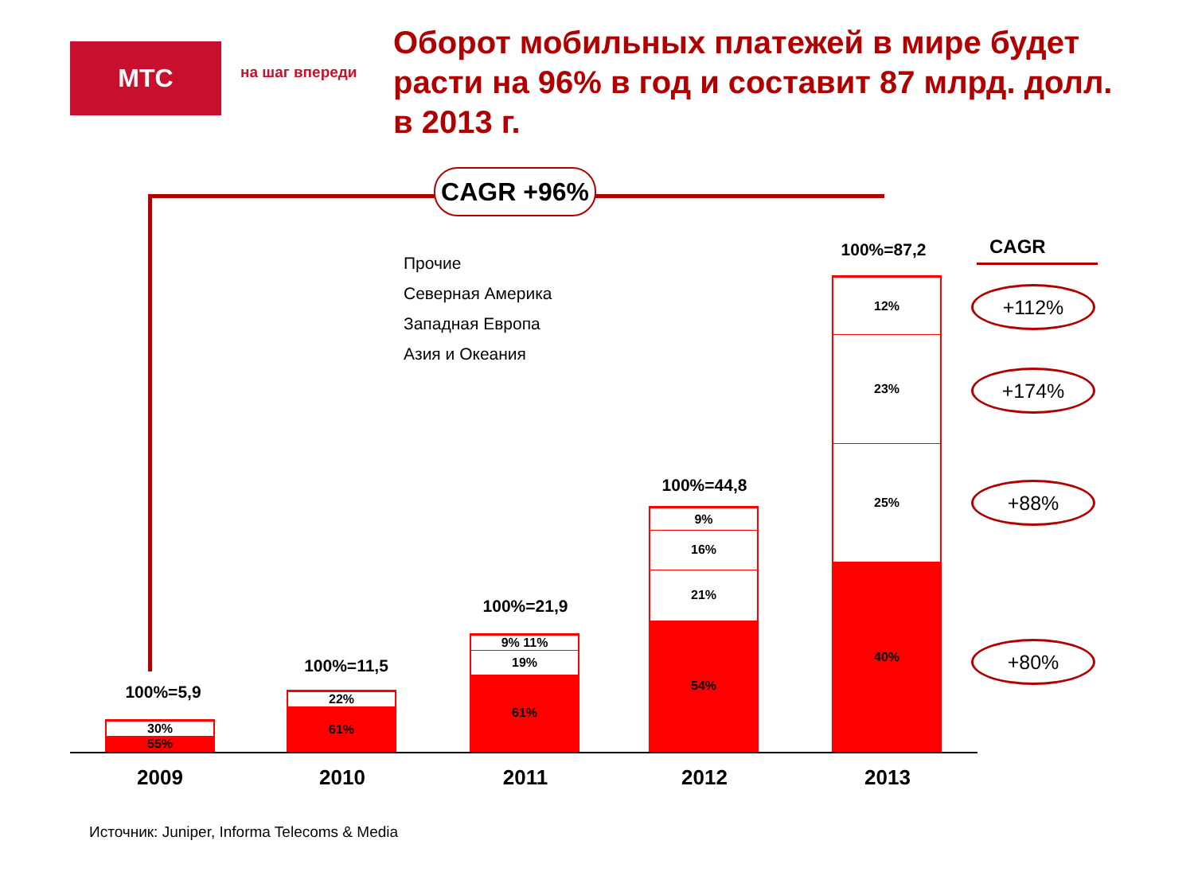МТС
на шаг впереди
Оборот мобильных платежей в мире будет расти на 96% в год и составит 87 млрд. долл. в 2013 г.
CAGR +96%
Прочие
Северная Америка
Западная Европа
Азия и Океания
100%=5,9
30%
55%
100%=11,5
22%
61%
100%=21,9
9% 11%
19%
61%
100%=44,8
9%
16%
21%
54%
100%=87,2
12%
23%
25%
40%
2009 2010 2011 2012 2013
CAGR
+112%
+174%
+88%
+80%
Источник: Juniper, Informa Telecoms & Media